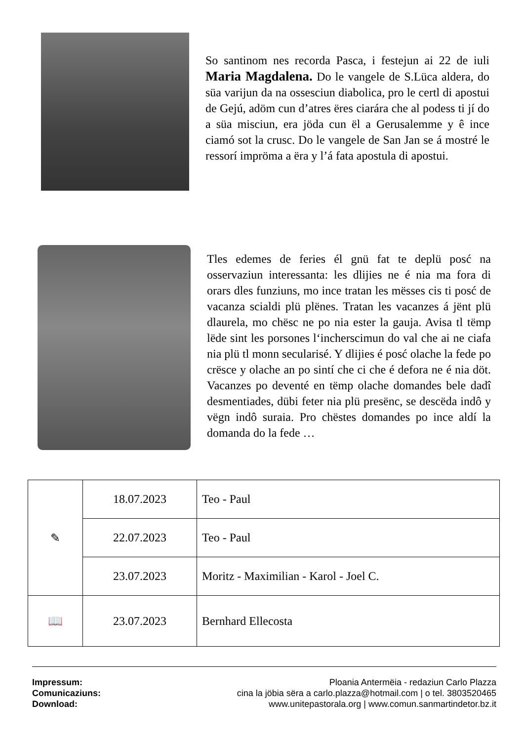So santinom nes recorda Pasca, i festejun ai 22 de iuli Maria Magdalena. Do le vangele de S.Lüca aldera, do süa varijun da na ossesciun diabolica, pro le certl di apostui de Gejú, adöm cun d’atres ëres ciarára che al podess ti jí do a süa misciun, era jöda cun ël a Gerusalemme y ê ince ciamó sot la crusc. Do le vangele de San Jan se á mostré le ressorí impröma a ëra y l’á fata apostula di apostui.
Tles edemes de feries él gnü fat te deplü posć na osservaziun interessanta: les dlijies ne é nia ma fora di orars dles funziuns, mo ince tratan les mësses cis ti posć de vacanza scialdi plü plënes. Tratan les vacanzes á jënt plü dlaurela, mo chësc ne po nia ester la gauja. Avisa tl tëmp lëde sint les porsones l‘incherscimun do val che ai ne ciafa nia plü tl monn secularisé. Y dlijies é posć olache la fede po crësce y olache an po sintí che ci che é defora ne é nia döt. Vacanzes po deventé en tëmp olache domandes bele dadî desmentiades, dübi feter nia plü presënc, se descëda indô y vëgn indô suraia. Pro chëstes domandes po ince aldí la domanda do la fede …
| ✎ | 18.07.2023 | Teo - Paul |
| | 22.07.2023 | Teo - Paul |
| | 23.07.2023 | Moritz - Maximilian - Karol - Joel C. |
| 📖 | 23.07.2023 | Bernhard Ellecosta |
Impressum: Ploania Antermëia - redaziun Carlo Plazza
Comunicaziuns: cina la jöbia sëra a carlo.plazza@hotmail.com | o tel. 3803520465
Download: www.unitepastorala.org | www.comun.sanmartindetor.bz.it